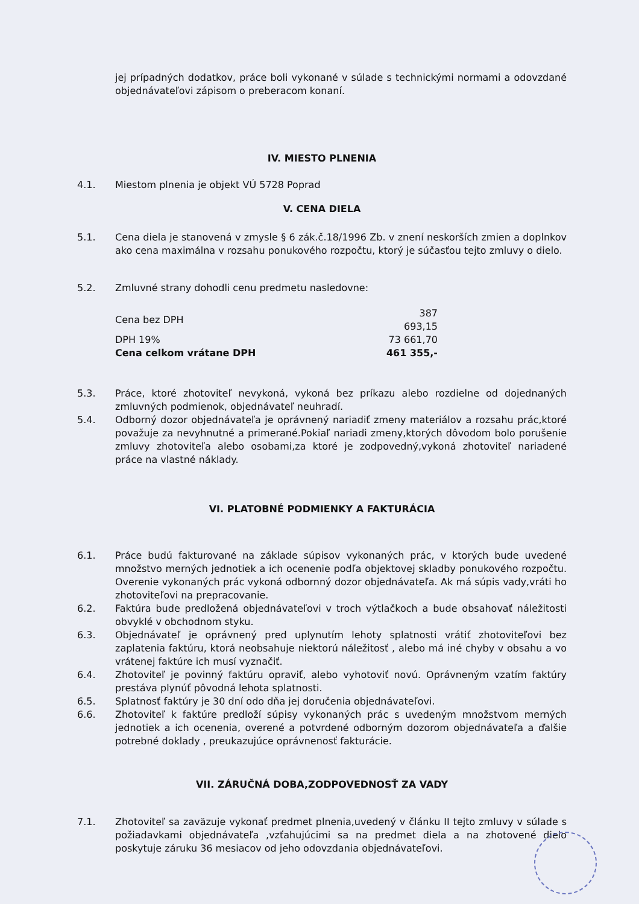jej prípadných dodatkov, práce boli vykonané v súlade s technickými normami a odovzdané objednávateľovi zápisom o preberacom konaní.
IV. MIESTO PLNENIA
4.1. Miestom plnenia je objekt VÚ 5728 Poprad
V. CENA DIELA
5.1. Cena diela je stanovená v zmysle § 6 zák.č.18/1996 Zb. v znení neskorších zmien a doplnkov ako cena maximálna v rozsahu ponukového rozpočtu, ktorý je súčasťou tejto zmluvy o dielo.
5.2. Zmluvné strany dohodli cenu predmetu nasledovne:
| Cena bez DPH | 387 693,15 |
| DPH 19% | 73 661,70 |
| Cena celkom vrátane DPH | 461 355,- |
5.3. Práce, ktoré zhotoviteľ nevykoná, vykoná bez príkazu alebo rozdielne od dojednaných zmluvných podmienok, objednávateľ neuhradí.
5.4. Odborný dozor objednávateľa je oprávnený nariadiť zmeny materiálov a rozsahu prác,ktoré považuje za nevyhnutné a primerané.Pokiaľ nariadi zmeny,ktorých dôvodom bolo porušenie zmluvy zhotoviteľa alebo osobami,za ktoré je zodpovedný,vykoná zhotoviteľ nariadené práce na vlastné náklady.
VI. PLATOBNÉ PODMIENKY A FAKTURÁCIA
6.1. Práce budú fakturované na základe súpisov vykonaných prác, v ktorých bude uvedené množstvo merných jednotiek a ich ocenenie podľa objektovej skladby ponukového rozpočtu. Overenie vykonaných prác vykoná odbornný dozor objednávateľa. Ak má súpis vady,vráti ho zhotoviteľovi na prepracovanie.
6.2. Faktúra bude predložená objednávateľovi v troch výtlačkoch a bude obsahovať náležitosti obvyklé v obchodnom styku.
6.3. Objednávateľ je oprávnený pred uplynutím lehoty splatnosti vrátiť zhotoviteľovi bez zaplatenia faktúru, ktorá neobsahuje niektorú náležitosť , alebo má iné chyby v obsahu a vo vrátenej faktúre ich musí vyznačiť.
6.4. Zhotoviteľ je povinný faktúru opraviť, alebo vyhotoviť novú. Oprávneným vzatím faktúry prestáva plynúť pôvodná lehota splatnosti.
6.5. Splatnosť faktúry je 30 dní odo dňa jej doručenia objednávateľovi.
6.6. Zhotoviteľ k faktúre predloží súpisy vykonaných prác s uvedeným množstvom merných jednotiek a ich ocenenia, overené a potvrdené odborným dozorom objednávateľa a ďalšie potrebné doklady , preukazujúce oprávnenosť fakturácie.
VII. ZÁRUČNÁ DOBA,ZODPOVEDNOSŤ ZA VADY
7.1. Zhotoviteľ sa zaväzuje vykonať predmet plnenia,uvedený v článku II tejto zmluvy v súlade s požiadavkami objednávateľa ,vzťahujúcimi sa na predmet diela a na zhotovené dielo poskytuje záruku 36 mesiacov od jeho odovzdania objednávateľovi.